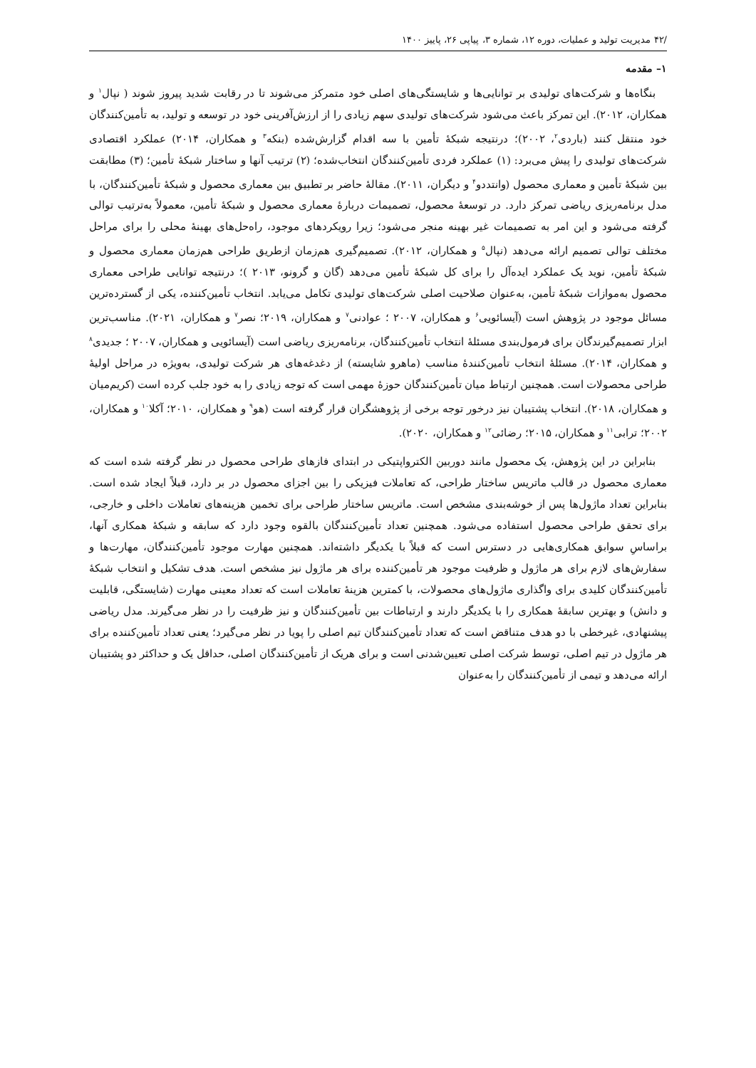/۴۲ مدیریت تولید و عملیات، دوره ۱۲، شماره ۳، پیاپی ۲۶، پاییز ۱۴۰۰
۱– مقدمه
بنگاه‌ها و شرکت‌های تولیدی بر توانایی‌ها و شایستگی‌های اصلی خود متمرکز می‌شوند تا در رقابت شدید پیروز شوند ( نپال<sup>۱</sup> و همکاران، ۲۰۱۲). این تمرکز باعث می‌شود شرکت‌های تولیدی سهم زیادی را از ارزش‌آفرینی خود در توسعه و تولید، به تأمین‌کنندگان خود منتقل کنند (باردی<sup>۲</sup>، ۲۰۰۲)؛ درنتیجه شبکهٔ تأمین با سه اقدام گزارش‌شده (بنکه<sup>۳</sup> و همکاران، ۲۰۱۴) عملکرد اقتصادی شرکت‌های تولیدی را پیش می‌برد: (۱) عملکرد فردی تأمین‌کنندگان انتخاب‌شده؛ (۲) ترتیب آنها و ساختار شبکهٔ تأمین؛ (۳) مطابقت بین شبکهٔ تأمین و معماری محصول (وانتددو<sup>۴</sup> و دیگران، ۲۰۱۱). مقالهٔ حاضر بر تطبیق بین معماری محصول و شبکهٔ تأمین‌کنندگان، با مدل برنامه‌ریزی ریاضی تمرکز دارد. در توسعهٔ محصول، تصمیمات دربارهٔ معماری محصول و شبکهٔ تأمین، معمولاً به‌ترتیب توالی گرفته می‌شود و این امر به تصمیمات غیر بهینه منجر می‌شود؛ زیرا رویکردهای موجود، راه‌حل‌های بهینهٔ محلی را برای مراحل مختلف توالی تصمیم ارائه می‌دهد (نپال<sup>۵</sup> و همکاران، ۲۰۱۲). تصمیم‌گیری هم‌زمان ازطریق طراحی هم‌زمان معماری محصول و شبکهٔ تأمین، نوید یک عملکرد ایده‌آل را برای کل شبکهٔ تأمین می‌دهد (گان و گرونو، ۲۰۱۳ )؛ درنتیجه توانایی طراحی معماری محصول به‌موازات شبکهٔ تأمین، به‌عنوان صلاحیت اصلی شرکت‌های تولیدی تکامل می‌یابد. انتخاب تأمین‌کننده، یکی از گسترده‌ترین مسائل موجود در پژوهش است (آیسائویی<sup>۶</sup> و همکاران، ۲۰۰۷ ؛ عوادنی<sup>۷</sup> و همکاران، ۲۰۱۹؛ نصر<sup>۷</sup> و همکاران، ۲۰۲۱). مناسب‌ترین ابزار تصمیم‌گیرندگان برای فرمول‌بندی مسئلهٔ انتخاب تأمین‌کنندگان، برنامه‌ریزی ریاضی است (آیسائویی و همکاران، ۲۰۰۷ ؛ جدیدی<sup>۸</sup> و همکاران، ۲۰۱۴). مسئلهٔ انتخاب تأمین‌کنندهٔ مناسب (ماهرو شایسته) از دغدغه‌های هر شرکت تولیدی، به‌ویژه در مراحل اولیهٔ طراحی محصولات است. همچنین ارتباط میان تأمین‌کنندگان حوزهٔ مهمی است که توجه زیادی را به خود جلب کرده است (کریم‌میان و همکاران، ۲۰۱۸). انتخاب پشتیبان نیز درخور توجه برخی از پژوهشگران قرار گرفته است (هو<sup>۹</sup> و همکاران، ۲۰۱۰؛ آکلا<sup>۱۰</sup> و همکاران، ۲۰۰۲؛ ترابی<sup>۱۱</sup> و همکاران، ۲۰۱۵؛ رضائی<sup>۱۲</sup> و همکاران، ۲۰۲۰).
بنابراین در این پژوهش، یک محصول مانند دوربین الکترواپتیکی در ابتدای فازهای طراحی محصول در نظر گرفته شده است که معماری محصول در قالب ماتریس ساختار طراحی، که تعاملات فیزیکی را بین اجزای محصول در بر دارد، قبلاً ایجاد شده است. بنابراین تعداد ماژول‌ها پس از خوشه‌بندی مشخص است. ماتریس ساختار طراحی برای تخمین هزینه‌های تعاملات داخلی و خارجی، برای تحقق طراحی محصول استفاده می‌شود. همچنین تعداد تأمین‌کنندگان بالقوه وجود دارد که سابقه و شبکهٔ همکاری آنها، براساسِ سوابق همکاری‌هایی در دسترس است که قبلاً با یکدیگر داشته‌اند. همچنین مهارت موجود تأمین‌کنندگان، مهارت‌ها و سفارش‌های لازم برای هر ماژول و ظرفیت موجود هر تأمین‌کننده برای هر ماژول نیز مشخص است. هدف تشکیل و انتخاب شبکهٔ تأمین‌کنندگان کلیدی برای واگذاری ماژول‌های محصولات، با کمترین هزینهٔ تعاملات است که تعداد معینی مهارت (شایستگی، قابلیت و دانش) و بهترین سابقهٔ همکاری را با یکدیگر دارند و ارتباطات بین تأمین‌کنندگان و نیز ظرفیت را در نظر می‌گیرند. مدل ریاضی پیشنهادی، غیرخطی با دو هدف متناقض است که تعداد تأمین‌کنندگان تیم اصلی را پویا در نظر می‌گیرد؛ یعنی تعداد تأمین‌کننده برای هر ماژول در تیم اصلی، توسط شرکت اصلی تعیین‌شدنی است و برای هریک از تأمین‌کنندگان اصلی، حداقل یک و حداکثر دو پشتیبان ارائه می‌دهد و تیمی از تأمین‌کنندگان را به‌عنوان